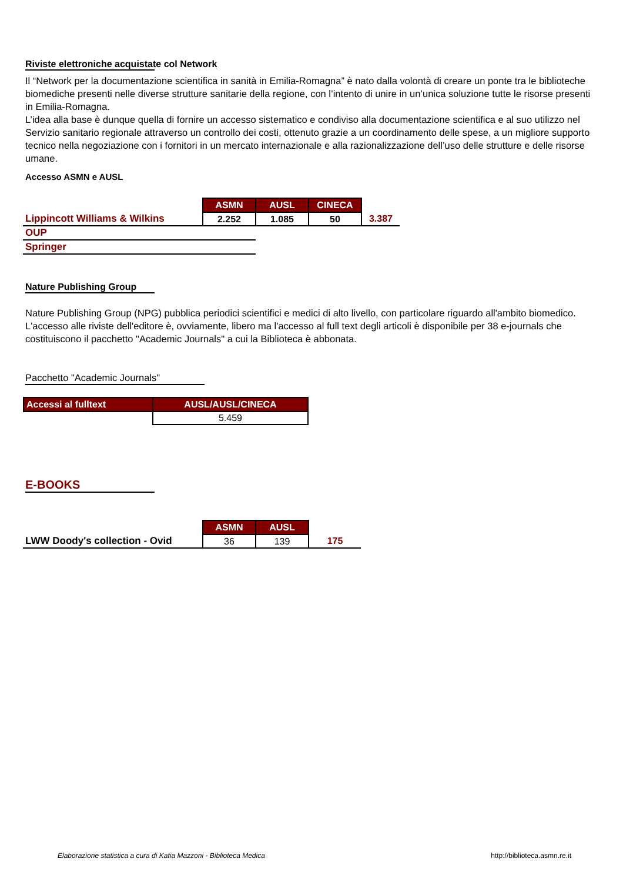Riviste elettroniche acquistate col Network
Il “Network per la documentazione scientifica in sanità in Emilia-Romagna” è nato dalla volontà di creare un ponte tra le biblioteche biomediche presenti nelle diverse strutture sanitarie della regione, con l’intento di unire in un’unica soluzione tutte le risorse presenti in Emilia-Romagna.
L’idea alla base è dunque quella di fornire un accesso sistematico e condiviso alla documentazione scientifica e al suo utilizzo nel Servizio sanitario regionale attraverso un controllo dei costi, ottenuto grazie a un coordinamento delle spese, a un migliore supporto tecnico nella negoziazione con i fornitori in un mercato internazionale e alla razionalizzazione dell’uso delle strutture e delle risorse umane.
Accesso ASMN e AUSL
| | ASMN | AUSL | CINECA | |
| Lippincott Williams & Wilkins | 2.252 | 1.085 | 50 | 3.387 |
| OUP | | | | |
| Springer | | | | |
Nature Publishing Group
Nature Publishing Group (NPG) pubblica periodici scientifici e medici di alto livello, con particolare riguardo all'ambito biomedico. L'accesso alle riviste dell'editore è, ovviamente, libero ma l'accesso al full text degli articoli è disponibile per 38 e-journals che costituiscono il pacchetto "Academic Journals" a cui la Biblioteca è abbonata.
Pacchetto "Academic Journals"
| Accessi al fulltext | AUSL/AUSL/CINECA |
| --- | --- |
| | 5.459 |
E-BOOKS
| | ASMN | AUSL | |
| LWW Doody's collection - Ovid | 36 | 139 | 175 |
Elaborazione statistica a cura di Katia Mazzoni - Biblioteca Medica http://biblioteca.asmn.re.it